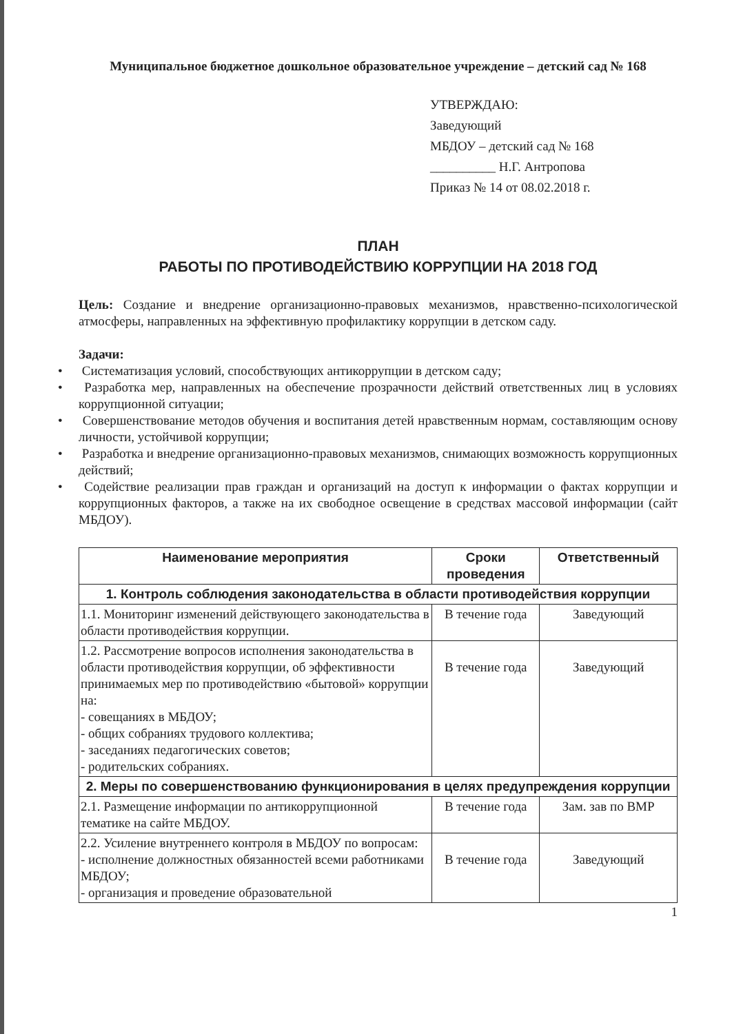Муниципальное бюджетное дошкольное образовательное учреждение – детский сад № 168
УТВЕРЖДАЮ:
Заведующий
МБДОУ – детский сад № 168
__________ Н.Г. Антропова
Приказ № 14 от 08.02.2018 г.
ПЛАН
РАБОТЫ ПО ПРОТИВОДЕЙСТВИЮ КОРРУПЦИИ НА 2018 ГОД
Цель: Создание и внедрение организационно-правовых механизмов, нравственно-психологической атмосферы, направленных на эффективную профилактику коррупции в детском саду.
Задачи:
• Систематизация условий, способствующих антикоррупции в детском саду;
• Разработка мер, направленных на обеспечение прозрачности действий ответственных лиц в условиях коррупционной ситуации;
• Совершенствование методов обучения и воспитания детей нравственным нормам, составляющим основу личности, устойчивой коррупции;
• Разработка и внедрение организационно-правовых механизмов, снимающих возможность коррупционных действий;
• Содействие реализации прав граждан и организаций на доступ к информации о фактах коррупции и коррупционных факторов, а также на их свободное освещение в средствах массовой информации (сайт МБДОУ).
| Наименование мероприятия | Сроки проведения | Ответственный |
| --- | --- | --- |
| 1. Контроль соблюдения законодательства в области противодействия коррупции | | |
| 1.1. Мониторинг изменений действующего законодательства в области противодействия коррупции. | В течение года | Заведующий |
| 1.2. Рассмотрение вопросов исполнения законодательства в области противодействия коррупции, об эффективности принимаемых мер по противодействию «бытовой» коррупции на: - совещаниях в МБДОУ; - общих собраниях трудового коллектива; - заседаниях педагогических советов; - родительских собраниях. | В течение года | Заведующий |
| 2. Меры по совершенствованию функционирования в целях предупреждения коррупции | | |
| 2.1. Размещение информации по антикоррупционной тематике на сайте МБДОУ. | В течение года | Зам. зав по ВМР |
| 2.2. Усиление внутреннего контроля в МБДОУ по вопросам: - исполнение должностных обязанностей всеми работниками МБДОУ; - организация и проведение образовательной | В течение года | Заведующий |
1